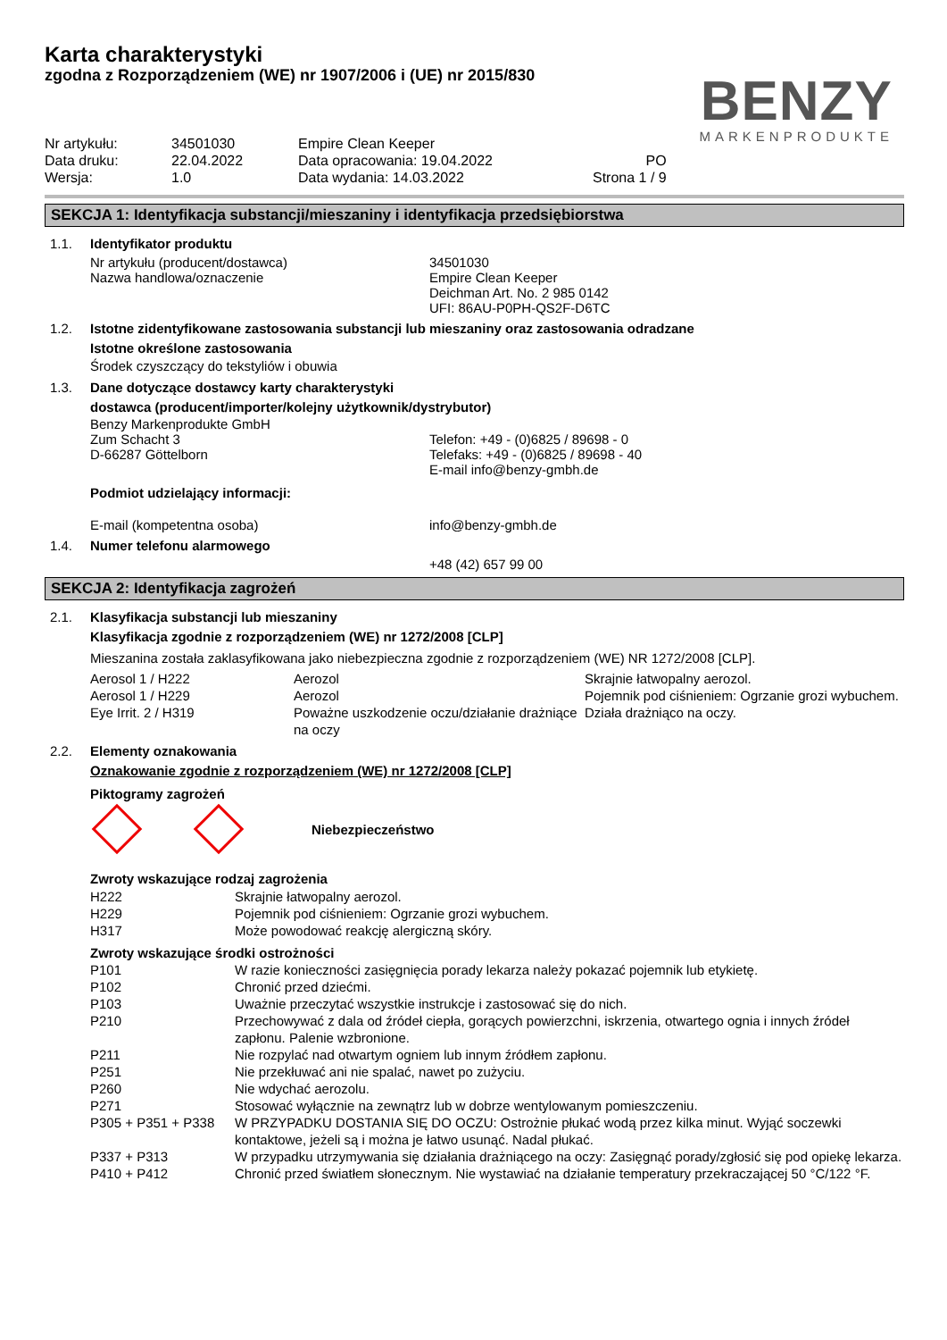Karta charakterystyki
zgodna z Rozporządzeniem (WE) nr 1907/2006 i (UE) nr 2015/830
BENZY
MARKENPRODUKTE
| Nr artykułu: | 34501030 | Empire Clean Keeper | |
| Data druku: | 22.04.2022 | Data opracowania: 19.04.2022 | PO |
| Wersja: | 1.0 | Data wydania: 14.03.2022 | Strona 1 / 9 |
SEKCJA 1: Identyfikacja substancji/mieszaniny i identyfikacja przedsiębiorstwa
1.1. Identyfikator produktu
Nr artykułu (producent/dostawca)
Nazwa handlowa/oznaczenie
34501030
Empire Clean Keeper
Deichman Art. No. 2 985 0142
UFI: 86AU-P0PH-QS2F-D6TC
1.2. Istotne zidentyfikowane zastosowania substancji lub mieszaniny oraz zastosowania odradzane
Istotne określone zastosowania
Środek czyszczący do tekstyliów i obuwia
1.3. Dane dotyczące dostawcy karty charakterystyki
dostawca (producent/importer/kolejny użytkownik/dystrybutor)
Benzy Markenprodukte GmbH
Zum Schacht 3
D-66287 Göttelborn
Telefon: +49 - (0)6825 / 89698 - 0
Telefaks: +49 - (0)6825 / 89698 - 40
E-mail info@benzy-gmbh.de
Podmiot udzielający informacji:
E-mail (kompetentna osoba) info@benzy-gmbh.de
1.4. Numer telefonu alarmowego
+48 (42) 657 99 00
SEKCJA 2: Identyfikacja zagrożeń
2.1. Klasyfikacja substancji lub mieszaniny
Klasyfikacja zgodnie z rozporządzeniem (WE) nr 1272/2008 [CLP]
Mieszanina została zaklasyfikowana jako niebezpieczna zgodnie z rozporządzeniem (WE) NR 1272/2008 [CLP].
| Aerosol 1 / H222 | Aerozol | Skrajnie łatwopalny aerozol. |
| Aerosol 1 / H229 | Aerozol | Pojemnik pod ciśnieniem: Ogrzanie grozi wybuchem. |
| Eye Irrit. 2 / H319 | Poważne uszkodzenie oczu/działanie drażniące na oczy | Działa drażniąco na oczy. |
2.2. Elementy oznakowania
Oznakowanie zgodnie z rozporządzeniem (WE) nr 1272/2008 [CLP]
Piktogramy zagrożeń
Niebezpieczeństwo
Zwroty wskazujące rodzaj zagrożenia
| H222 | Skrajnie łatwopalny aerozol. |
| H229 | Pojemnik pod ciśnieniem: Ogrzanie grozi wybuchem. |
| H317 | Może powodować reakcję alergiczną skóry. |
Zwroty wskazujące środki ostrożności
| P101 | W razie konieczności zasięgnięcia porady lekarza należy pokazać pojemnik lub etykietę. |
| P102 | Chronić przed dziećmi. |
| P103 | Uważnie przeczytać wszystkie instrukcje i zastosować się do nich. |
| P210 | Przechowywać z dala od źródeł ciepła, gorących powierzchni, iskrzenia, otwartego ognia i innych źródeł zapłonu. Palenie wzbronione. |
| P211 | Nie rozpylać nad otwartym ogniem lub innym źródłem zapłonu. |
| P251 | Nie przekłuwać ani nie spalać, nawet po zużyciu. |
| P260 | Nie wdychać aerozolu. |
| P271 | Stosować wyłącznie na zewnątrz lub w dobrze wentylowanym pomieszczeniu. |
| P305 + P351 + P338 | W PRZYPADKU DOSTANIA SIĘ DO OCZU: Ostrożnie płukać wodą przez kilka minut. Wyjąć soczewki kontaktowe, jeżeli są i można je łatwo usunąć. Nadal płukać. |
| P337 + P313 | W przypadku utrzymywania się działania drażniącego na oczy: Zasięgnąć porady/zgłosić się pod opiekę lekarza. |
| P410 + P412 | Chronić przed światłem słonecznym. Nie wystawiać na działanie temperatury przekraczającej 50 °C/122 °F. |